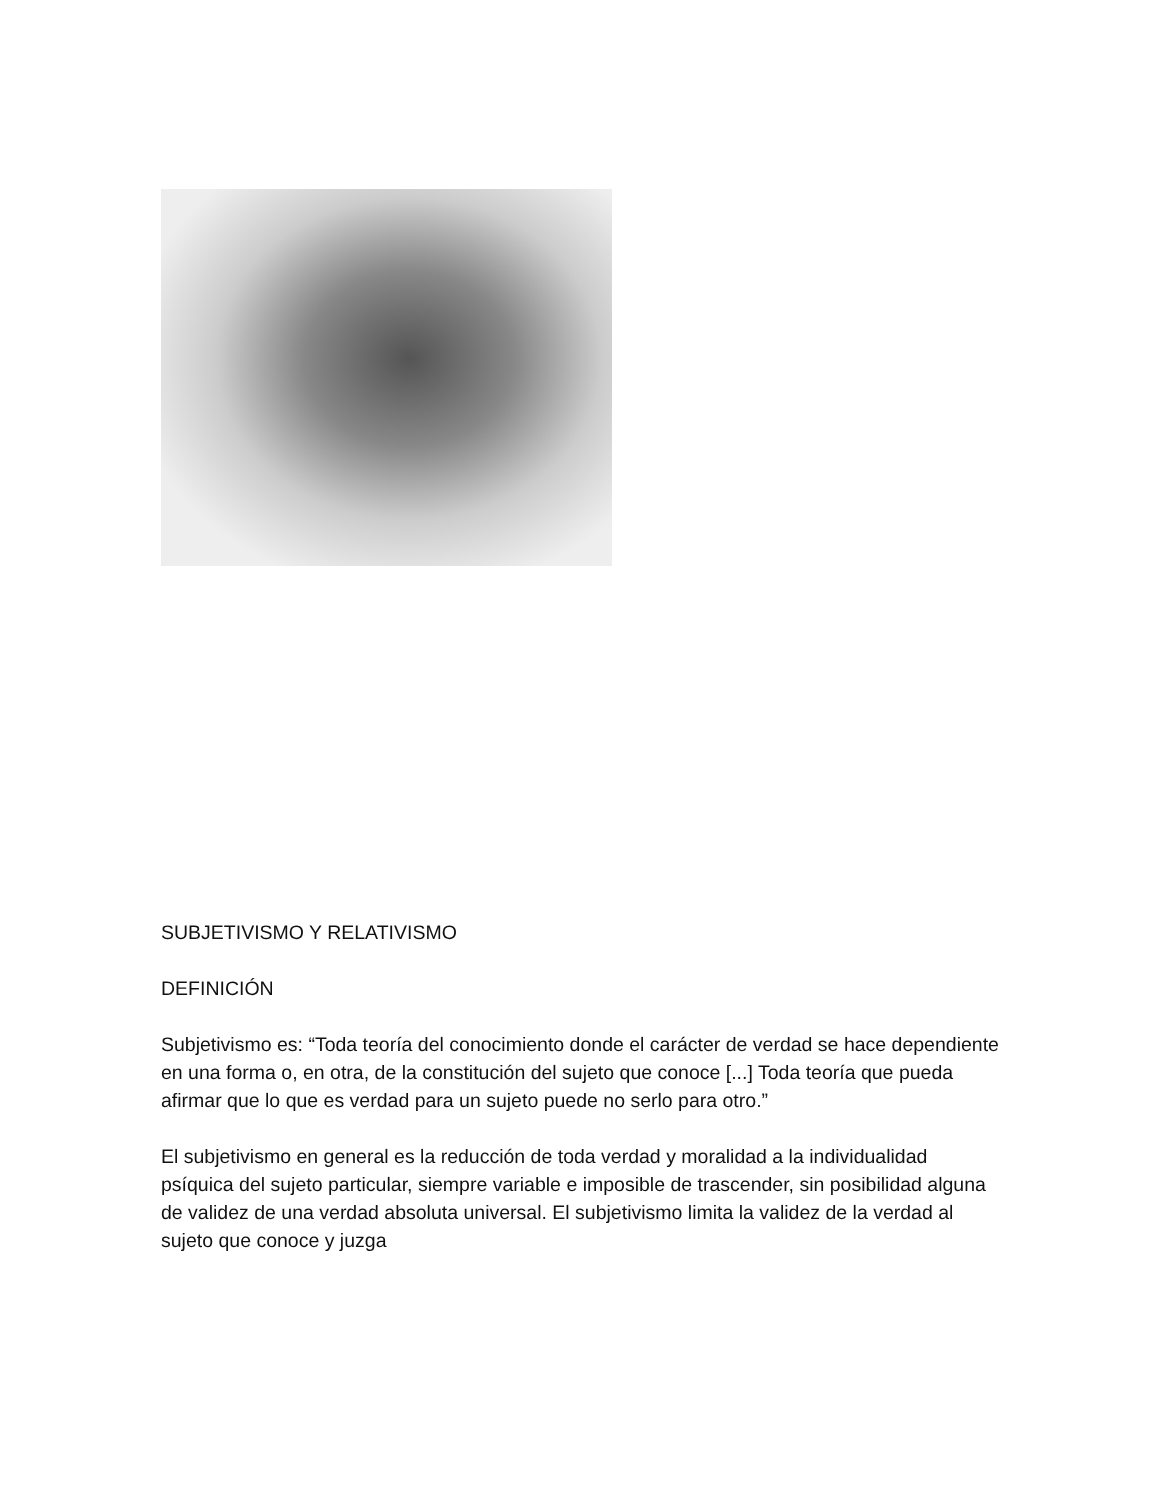SUBJETIVISMO Y RELATIVISMO
DEFINICIÓN
Subjetivismo es: “Toda teoría del conocimiento donde el carácter de verdad se hace dependiente en una forma o, en otra, de la constitución del sujeto que conoce [...] Toda teoría que pueda afirmar que lo que es verdad para un sujeto puede no serlo para otro.”
El subjetivismo en general es la reducción de toda verdad y moralidad a la individualidad psíquica del sujeto particular, siempre variable e imposible de trascender, sin posibilidad alguna de validez de una verdad absoluta universal. El subjetivismo limita la validez de la verdad al sujeto que conoce y juzga